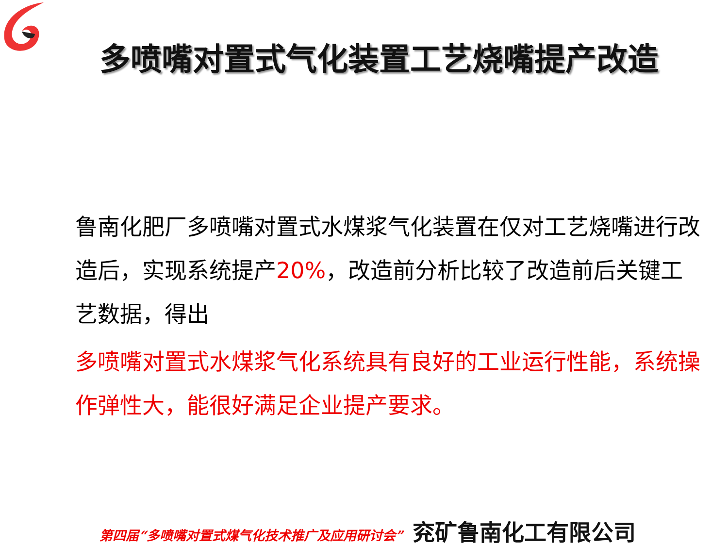多喷嘴对置式气化装置工艺烧嘴提产改造
鲁南化肥厂多喷嘴对置式水煤浆气化装置在仅对工艺烧嘴进行改造后，实现系统提产20%，改造前分析比较了改造前后关键工艺数据，得出
多喷嘴对置式水煤浆气化系统具有良好的工业运行性能，系统操作弹性大，能很好满足企业提产要求。
第四届“多喷嘴对置式煤气化技术推广及应用研讨会” 兖矿鲁南化工有限公司